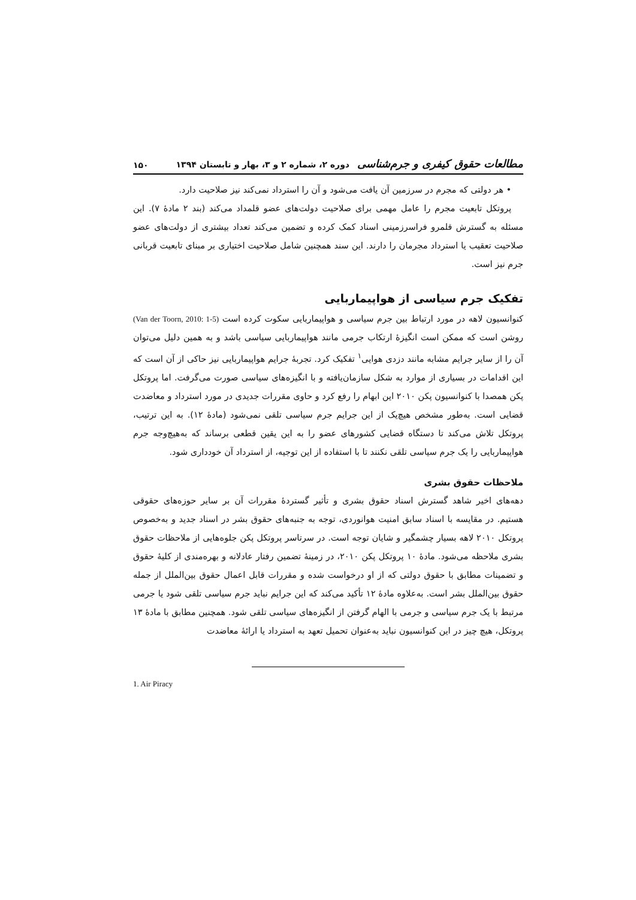مطالعات حقوق کیفری و جرم‌شناسی دوره ۲، شماره ۲ و ۳، بهار و تابستان ۱۳۹۴ ۱۵۰
• هر دولتی که مجرم در سرزمین آن یافت می‌شود و آن را استرداد نمی‌کند نیز صلاحیت دارد.
پروتکل تابعیت مجرم را عامل مهمی برای صلاحیت دولت‌های عضو قلمداد می‌کند (بند ۲ مادهٔ ۷). این مسئله به گسترش قلمرو فراسرزمینی اسناد کمک کرده و تضمین می‌کند تعداد بیشتری از دولت‌های عضو صلاحیت تعقیب یا استرداد مجرمان را دارند. این سند همچنین شامل صلاحیت اختیاری بر مبنای تابعیت قربانی جرم نیز است.
تفکیک جرم سیاسی از هواپیماربایی
کنوانسیون لاهه در مورد ارتباط بین جرم سیاسی و هواپیماربایی سکوت کرده است (Van der Toorn, 2010: 1-5) روشن است که ممکن است انگیزهٔ ارتکاب جرمی مانند هواپیماربایی سیاسی باشد و به همین دلیل می‌توان آن را از سایر جرایم مشابه مانند دزدی هوایی<sup>۱</sup> تفکیک کرد. تجربهٔ جرایم هواپیماربایی نیز حاکی از آن است که این اقدامات در بسیاری از موارد به شکل سازمان‌یافته و با انگیزه‌های سیاسی صورت می‌گرفت. اما پروتکل پکن همصدا با کنوانسیون پکن ۲۰۱۰ این ابهام را رفع کرد و حاوی مقررات جدیدی در مورد استرداد و معاضدت قضایی است. به‌طور مشخص هیچ‌یک از این جرایم جرم سیاسی تلقی نمی‌شود (مادهٔ ۱۲). به این ترتیب، پروتکل تلاش می‌کند تا دستگاه قضایی کشورهای عضو را به این یقین قطعی برساند که به‌هیچ‌وجه جرم هواپیماربایی را یک جرم سیاسی تلقی نکنند تا با استفاده از این توجیه، از استرداد آن خودداری شود.
ملاحظات حقوق بشری
دهه‌های اخیر شاهد گسترش اسناد حقوق بشری و تأثیر گستردهٔ مقررات آن بر سایر حوزه‌های حقوقی هستیم. در مقایسه با اسناد سابق امنیت هوانوردی، توجه به جنبه‌های حقوق بشر در اسناد جدید و به‌خصوص پروتکل ۲۰۱۰ لاهه بسیار چشمگیر و شایان توجه است. در سرتاسر پروتکل پکن جلوه‌هایی از ملاحظات حقوق بشری ملاحظه می‌شود. مادهٔ ۱۰ پروتکل پکن ۲۰۱۰، در زمینهٔ تضمین رفتار عادلانه و بهره‌مندی از کلیهٔ حقوق و تضمینات مطابق با حقوق دولتی که از او درخواست شده و مقررات قابل اعمال حقوق بین‌الملل از جمله حقوق بین‌الملل بشر است. به‌علاوه مادهٔ ۱۲ تأکید می‌کند که این جرایم نباید جرم سیاسی تلقی شود یا جرمی مرتبط با یک جرم سیاسی و جرمی با الهام گرفتن از انگیزه‌های سیاسی تلقی شود. همچنین مطابق با مادهٔ ۱۳ پروتکل، هیچ چیز در این کنوانسیون نباید به‌عنوان تحمیل تعهد به استرداد یا ارائهٔ معاضدت
1. Air Piracy